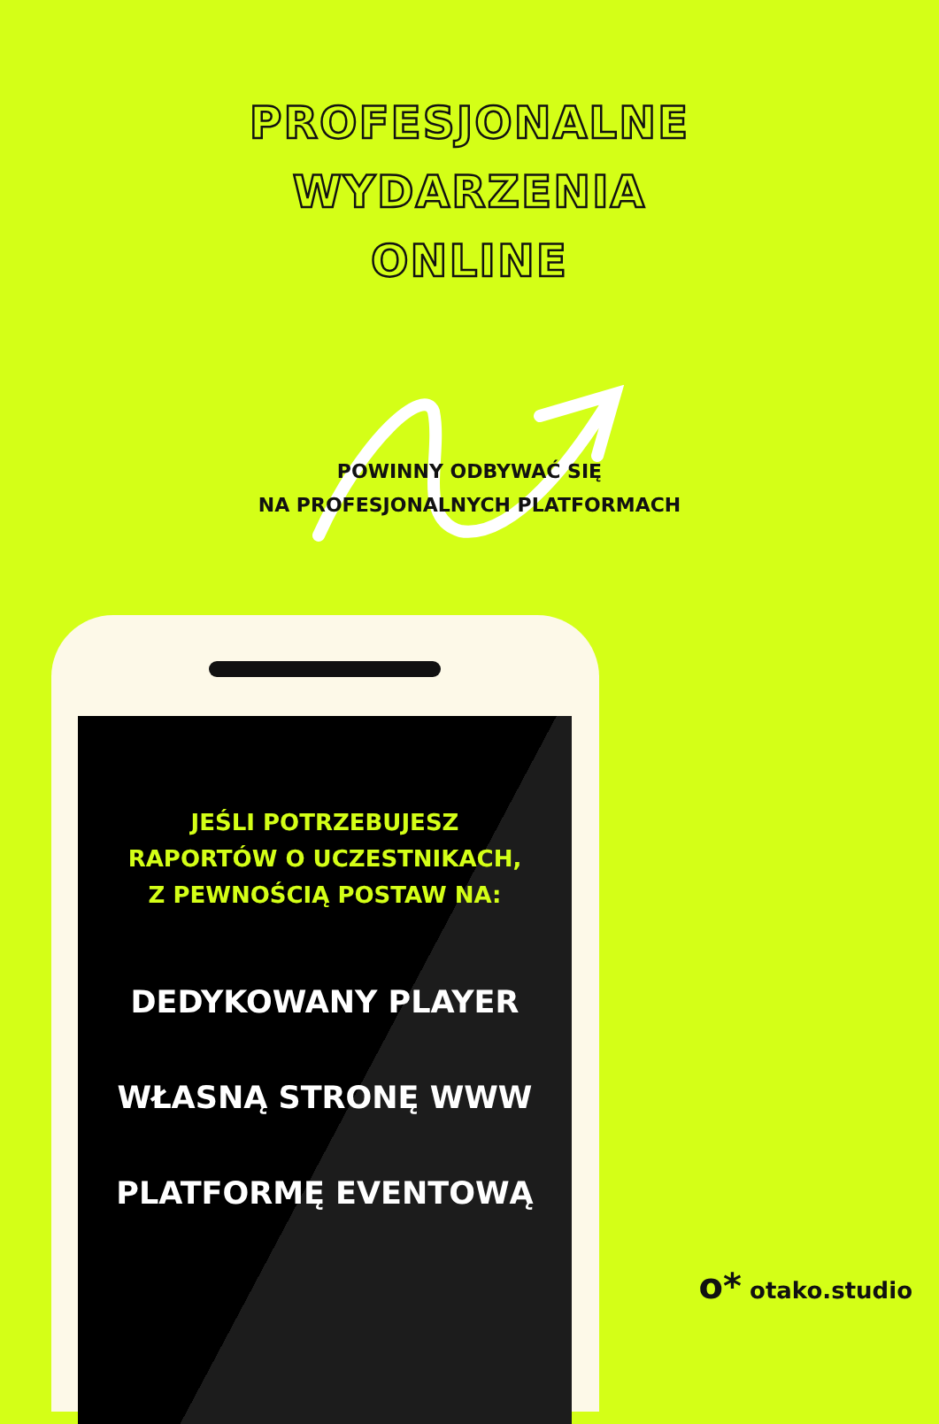PROFESJONALNE
WYDARZENIA
ONLINE
POWINNY ODBYWAĆ SIĘ
NA PROFESJONALNYCH PLATFORMACH
JEŚLI POTRZEBUJESZ
RAPORTÓW O UCZESTNIKACH,
Z PEWNOŚCIĄ POSTAW NA:
DEDYKOWANY PLAYER
WŁASNĄ STRONĘ WWW
PLATFORMĘ EVENTOWĄ
o* otako.studio